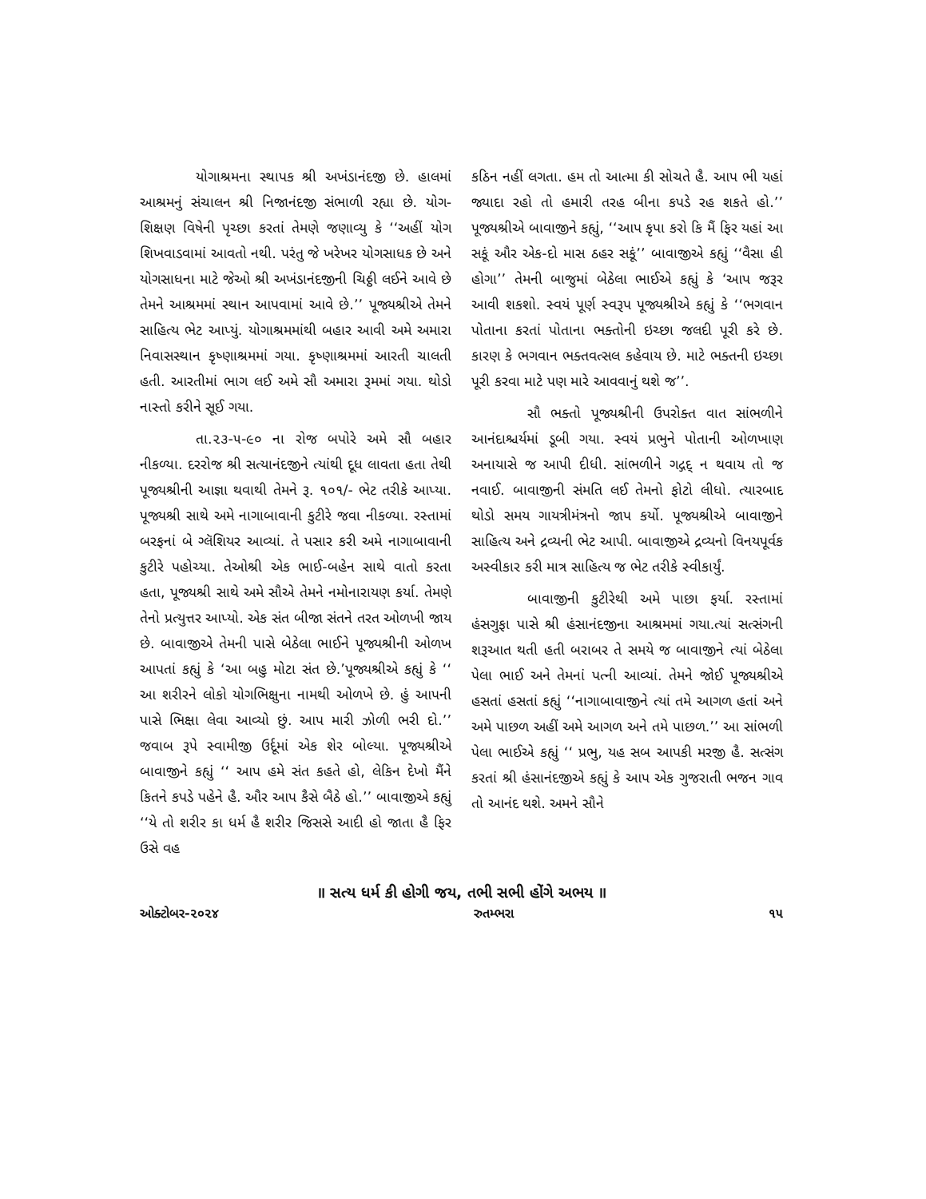યોગાશ્રમના સ્થાપક શ્રી અખંડાનંદજી છે. હાલમાં આશ્રમનું સંચાલન શ્રી નિજાનંદજી સંભાળી રહ્યા છે. યોગ-શિક્ષણ વિષેની પૃચ્છા કરતાં તેમણે જણાવ્યુ કે ‘‘અહીં યોગ શિખવાડવામાં આવતો નથી. પરંતુ જે ખરેખર યોગસાધક છે અને યોગસાધના માટે જેઓ શ્રી અખંડાનંદજીની ચિઠ્ઠી લઈને આવે છે તેમને આશ્રમમાં સ્થાન આપવામાં આવે છે.’’ પૂજ્યશ્રીએ તેમને સાહિત્ય ભેટ આપ્યું. યોગાશ્રમમાંથી બહાર આવી અમે અમારા નિવાસસ્થાન કૃષ્ણાશ્રમમાં ગયા. કૃષ્ણાશ્રમમાં આરતી ચાલતી હતી. આરતીમાં ભાગ લઈ અમે સૌ અમારા રૂમમાં ગયા. થોડો નાસ્તો કરીને સૂઈ ગયા.
તા.૨૩-૫-૯૦ ના રોજ બપોરે અમે સૌ બહાર નીકળ્યા. દરરોજ શ્રી સત્યાનંદજીને ત્યાંથી દૂધ લાવતા હતા તેથી પૂજ્યશ્રીની આજ્ઞા થવાથી તેમને રૂ. ૧૦૧/- ભેટ તરીકે આપ્યા. પૂજ્યશ્રી સાથે અમે નાગાબાવાની કુટીરે જવા નીકળ્યા. રસ્તામાં બરફનાં બે ગ્લૅશિયર આવ્યાં. તે પસાર કરી અમે નાગાબાવાની કુટીરે પહોચ્યા. તેઓશ્રી એક ભાઈ-બહેન સાથે વાતો કરતા હતા, પૂજ્યશ્રી સાથે અમે સૌએ તેમને નમોનારાયણ કર્યા. તેમણે તેનો પ્રત્યુત્તર આપ્યો. એક સંત બીજા સંતને તરત ઓળખી જાય છે. બાવાજીએ તેમની પાસે બેઠેલા ભાઈને પૂજ્યશ્રીની ઓળખ આપતાં કહ્યું કે ‘આ બહુ મોટા સંત છે.’પૂજ્યશ્રીએ કહ્યું કે ‘‘ આ શરીરને લોકો યોગભિક્ષુના નામથી ઓળખે છે. હું આપની પાસે ભિક્ષા લેવા આવ્યો છું. આપ મારી ઝોળી ભરી દો.’’ જવાબ રૂપે સ્વામીજી ઉર્દૂમાં એક શેર બોલ્યા. પૂજ્યશ્રીએ બાવાજીને કહ્યું ‘‘ આપ હમે સંત કહતે હો, લેકિન દેખો મૈંને કિતને કપડે પહેને હૈ. ઔર આપ કૈસે બૈઠે હો.’’ બાવાજીએ કહ્યું ‘‘યે તો શરીર કા ધર્મ હૈ શરીર જિસસે આદી હો જાતા હૈ ફિર ઉસે વહ
કઠિન નહીં લગતા. હમ તો આત્મા કી સોચતે હૈ. આપ ભી યહાં જ્યાદા રહો તો હમારી તરહ બીના કપડે રહ શકતે હો.’’ પૂજ્યશ્રીએ બાવાજીને કહ્યું, ‘‘આપ કૃપા કરો કિ મૈં ફિર યહાં આ સકૂં ઔર એક-દો માસ ઠહર સકૂં’’ બાવાજીએ કહ્યું ‘‘વૈસા હી હોગા’’ તેમની બાજુમાં બેઠેલા ભાઈએ કહ્યું કે ‘આપ જરૂર આવી શકશો. સ્વયં પૂર્ણ સ્વરૂપ પૂજ્યશ્રીએ કહ્યું કે ‘‘ભગવાન પોતાના કરતાં પોતાના ભક્તોની ઇચ્છા જલદી પૂરી કરે છે. કારણ કે ભગવાન ભક્તવત્સલ કહેવાય છે. માટે ભક્તની ઇચ્છા પૂરી કરવા માટે પણ મારે આવવાનું થશે જ’’.
સૌ ભક્તો પૂજ્યશ્રીની ઉપરોક્ત વાત સાંભળીને આનંદાશ્ચર્યમાં ડૂબી ગયા. સ્વયં પ્રભુને પોતાની ઓળખાણ અનાયાસે જ આપી દીધી. સાંભળીને ગદ્ગદ્ ન થવાય તો જ નવાઈ. બાવાજીની સંમતિ લઈ તેમનો ફોટો લીધો. ત્યારબાદ થોડો સમય ગાયત્રીમંત્રનો જાપ કર્યો. પૂજ્યશ્રીએ બાવાજીને સાહિત્ય અને દ્રવ્યની ભેટ આપી. બાવાજીએ દ્રવ્યનો વિનયપૂર્વક અસ્વીકાર કરી માત્ર સાહિત્ય જ ભેટ તરીકે સ્વીકાર્યું.
બાવાજીની કુટીરેથી અમે પાછા ફર્યા. રસ્તામાં હંસગુફા પાસે શ્રી હંસાનંદજીના આશ્રમમાં ગયા.ત્યાં સત્સંગની શરૂઆત થતી હતી બરાબર તે સમયે જ બાવાજીને ત્યાં બેઠેલા પેલા ભાઈ અને તેમનાં પત્ની આવ્યાં. તેમને જોઈ પૂજ્યશ્રીએ હસતાં હસતાં કહ્યું ‘‘નાગાબાવાજીને ત્યાં તમે આગળ હતાં અને અમે પાછળ અહીં અમે આગળ અને તમે પાછળ.’’ આ સાંભળી પેલા ભાઈએ કહ્યું ‘‘ પ્રભુ, યહ સબ આપકી મરજી હૈ. સત્સંગ કરતાં શ્રી હંસાનંદજીએ કહ્યું કે આપ એક ગુજરાતી ભજન ગાવ તો આનંદ થશે. અમને સૌને
॥ સત્ય ધર્મ કી હોગી જય, તભી સભી હોંગે અભય ॥
ઓક્ટોબર-૨૦૨૪ રુતમ્ભરા ૧૫